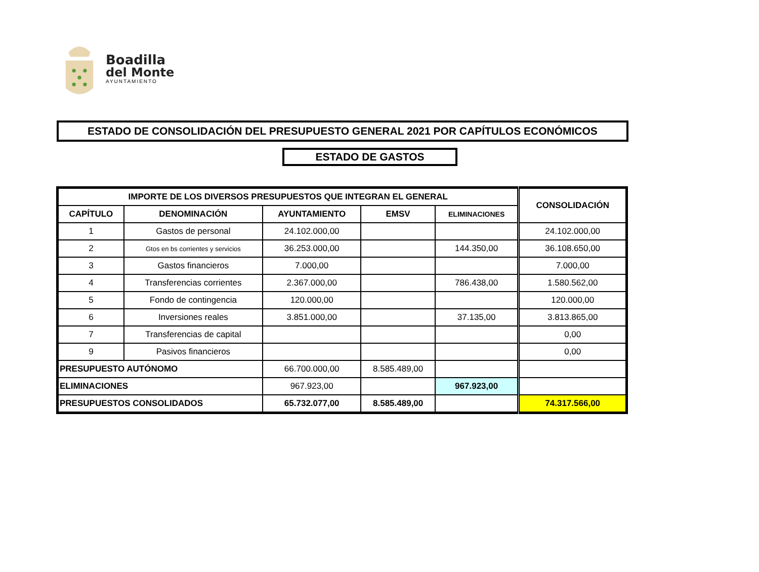Boadilla
del Monte
AYUNTAMIENTO
ESTADO DE CONSOLIDACIÓN DEL PRESUPUESTO GENERAL 2021 POR CAPÍTULOS ECONÓMICOS
ESTADO DE GASTOS
| IMPORTE DE LOS DIVERSOS PRESUPUESTOS QUE INTEGRAN EL GENERAL | | | | | CONSOLIDACIÓN |
| --- | --- | --- | --- | --- | --- |
| CAPÍTULO | DENOMINACIÓN | AYUNTAMIENTO | EMSV | ELIMINACIONES | |
| 1 | Gastos de personal | 24.102.000,00 | | | 24.102.000,00 |
| 2 | Gtos en bs corrientes y servicios | 36.253.000,00 | | 144.350,00 | 36.108.650,00 |
| 3 | Gastos financieros | 7.000,00 | | | 7.000,00 |
| 4 | Transferencias corrientes | 2.367.000,00 | | 786.438,00 | 1.580.562,00 |
| 5 | Fondo de contingencia | 120.000,00 | | | 120.000,00 |
| 6 | Inversiones reales | 3.851.000,00 | | 37.135,00 | 3.813.865,00 |
| 7 | Transferencias de capital | | | | 0,00 |
| 9 | Pasivos financieros | | | | 0,00 |
| PRESUPUESTO AUTÓNOMO | | 66.700.000,00 | 8.585.489,00 | | |
| ELIMINACIONES | | 967.923,00 | | 967.923,00 | |
| PRESUPUESTOS CONSOLIDADOS | | 65.732.077,00 | 8.585.489,00 | | 74.317.566,00 |